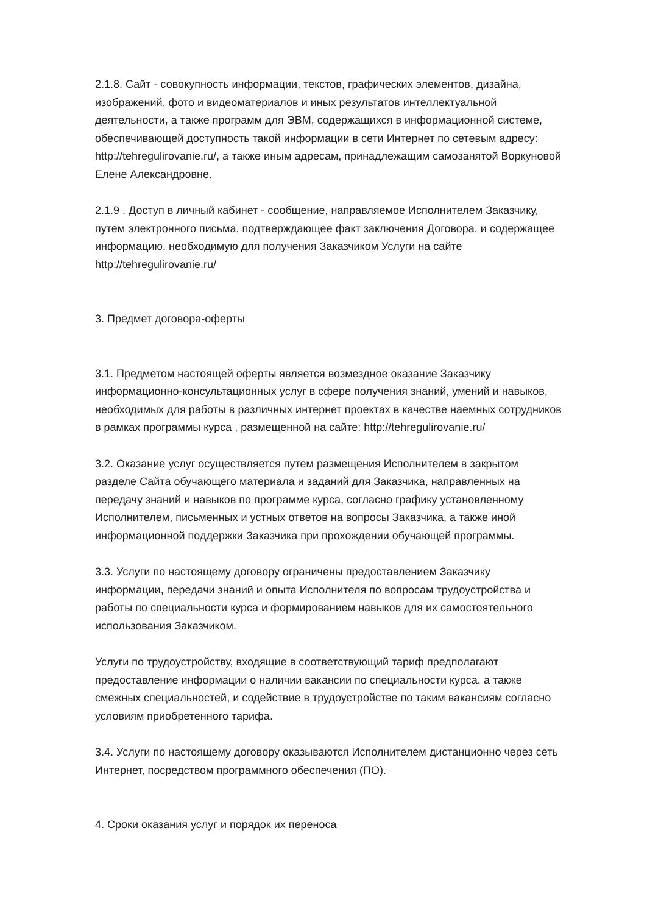2.1.8. Сайт - совокупность информации, текстов, графических элементов, дизайна, изображений, фото и видеоматериалов и иных результатов интеллектуальной деятельности, а также программ для ЭВМ, содержащихся в информационной системе, обеспечивающей доступность такой информации в сети Интернет по сетевым адресу: http://tehregulirovanie.ru/, а также иным адресам, принадлежащим самозанятой Воркуновой Елене Александровне.
2.1.9 . Доступ в личный кабинет - сообщение, направляемое Исполнителем Заказчику, путем электронного письма, подтверждающее факт заключения Договора, и содержащее информацию, необходимую для получения Заказчиком Услуги на сайте http://tehregulirovanie.ru/
3. Предмет договора-оферты
3.1. Предметом настоящей оферты является возмездное оказание Заказчику информационно-консультационных услуг в сфере получения знаний, умений и навыков, необходимых для работы в различных интернет проектах в качестве наемных сотрудников в рамках программы курса , размещенной на сайте: http://tehregulirovanie.ru/
3.2. Оказание услуг осуществляется путем размещения Исполнителем в закрытом разделе Сайта обучающего материала и заданий для Заказчика, направленных на передачу знаний и навыков по программе курса, согласно графику установленному Исполнителем, письменных и устных ответов на вопросы Заказчика, а также иной информационной поддержки Заказчика при прохождении обучающей программы.
3.3. Услуги по настоящему договору ограничены предоставлением Заказчику информации, передачи знаний и опыта Исполнителя по вопросам трудоустройства и работы по специальности курса и формированием навыков для их самостоятельного использования Заказчиком.
Услуги по трудоустройству, входящие в соответствующий тариф предполагают предоставление информации о наличии вакансии по специальности курса, а также смежных специальностей, и содействие в трудоустройстве по таким вакансиям согласно условиям приобретенного тарифа.
3.4. Услуги по настоящему договору оказываются Исполнителем дистанционно через сеть Интернет, посредством программного обеспечения (ПО).
4. Сроки оказания услуг и порядок их переноса